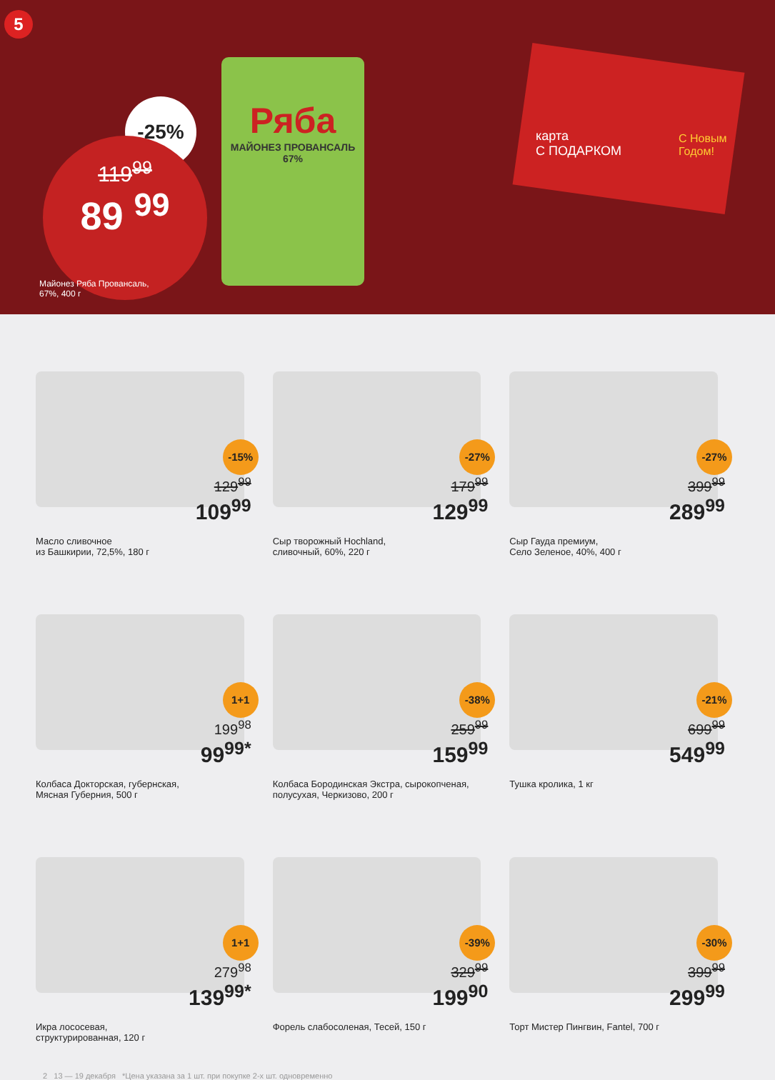5
Ряба
МАЙОНЕЗ ПРОВАНСАЛЬ 67%
-25%
119<sup>99</sup>
89 <sup>99</sup>
карта
С ПОДАРКОМ
С Новым
Годом!
Майонез Ряба Провансаль,
67%, 400 г
-15%
129<sup>99</sup>
109<sup>99</sup>
Масло сливочное
из Башкирии, 72,5%, 180 г
-27%
179<sup>99</sup>
129<sup>99</sup>
Сыр творожный Hochland,
сливочный, 60%, 220 г
-27%
399<sup>99</sup>
289<sup>99</sup>
Сыр Гауда премиум,
Село Зеленое, 40%, 400 г
1+1
199<sup>98</sup>
99<sup>99*</sup>
Колбаса Докторская, губернская,
Мясная Губерния, 500 г
-38%
259<sup>99</sup>
159<sup>99</sup>
Колбаса Бородинская Экстра, сырокопченая,
полусухая, Черкизово, 200 г
-21%
699<sup>99</sup>
549<sup>99</sup>
Тушка кролика, 1 кг
1+1
279<sup>98</sup>
139<sup>99*</sup>
Икра лососевая,
структурированная, 120 г
-39%
329<sup>99</sup>
199<sup>90</sup>
Форель слабосоленая, Тесей, 150 г
-30%
399<sup>99</sup>
299<sup>99</sup>
Торт Мистер Пингвин, Fantel, 700 г
2 13 — 19 декабря *Цена указана за 1 шт. при покупке 2-х шт. одновременно